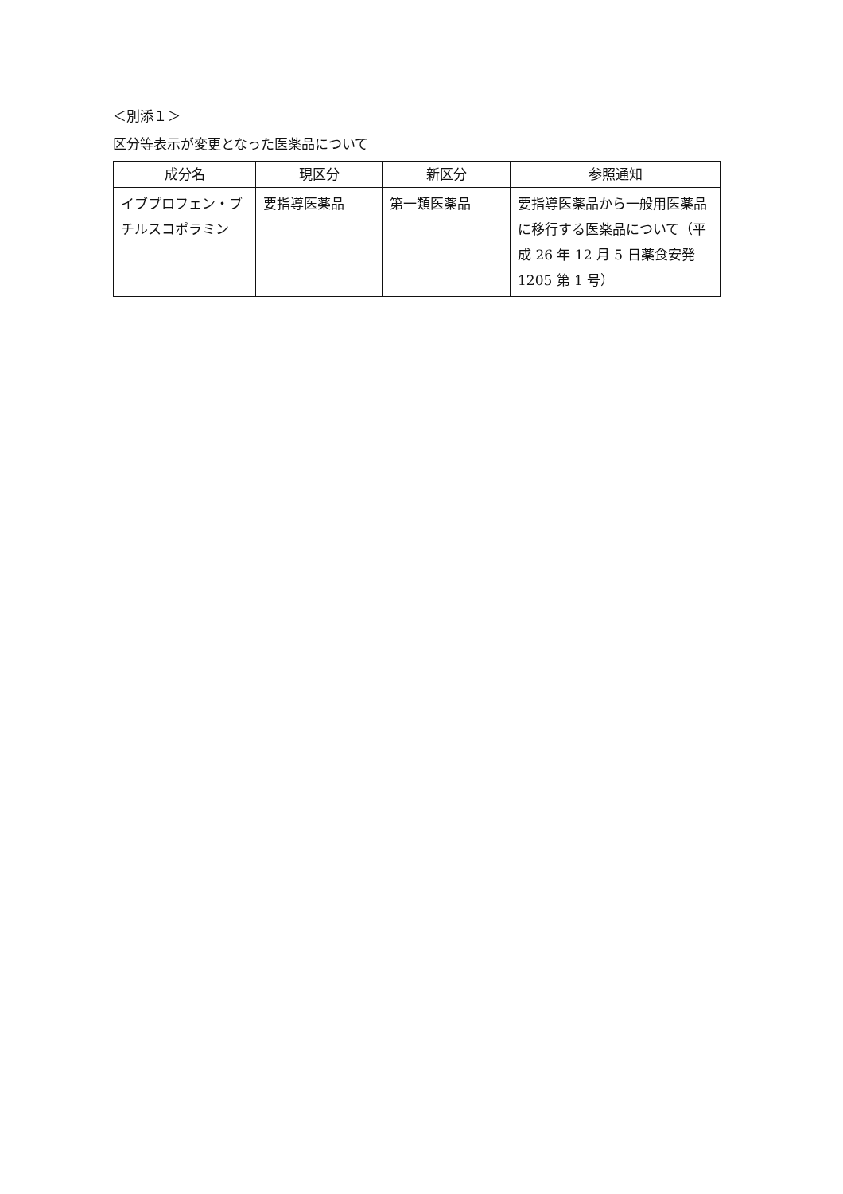＜別添１＞
区分等表示が変更となった医薬品について
| 成分名 | 現区分 | 新区分 | 参照通知 |
| --- | --- | --- | --- |
| イブプロフェン・ブチルスコポラミン | 要指導医薬品 | 第一類医薬品 | 要指導医薬品から一般用医薬品に移行する医薬品について（平成 26 年 12 月 5 日薬食安発 1205 第 1 号） |